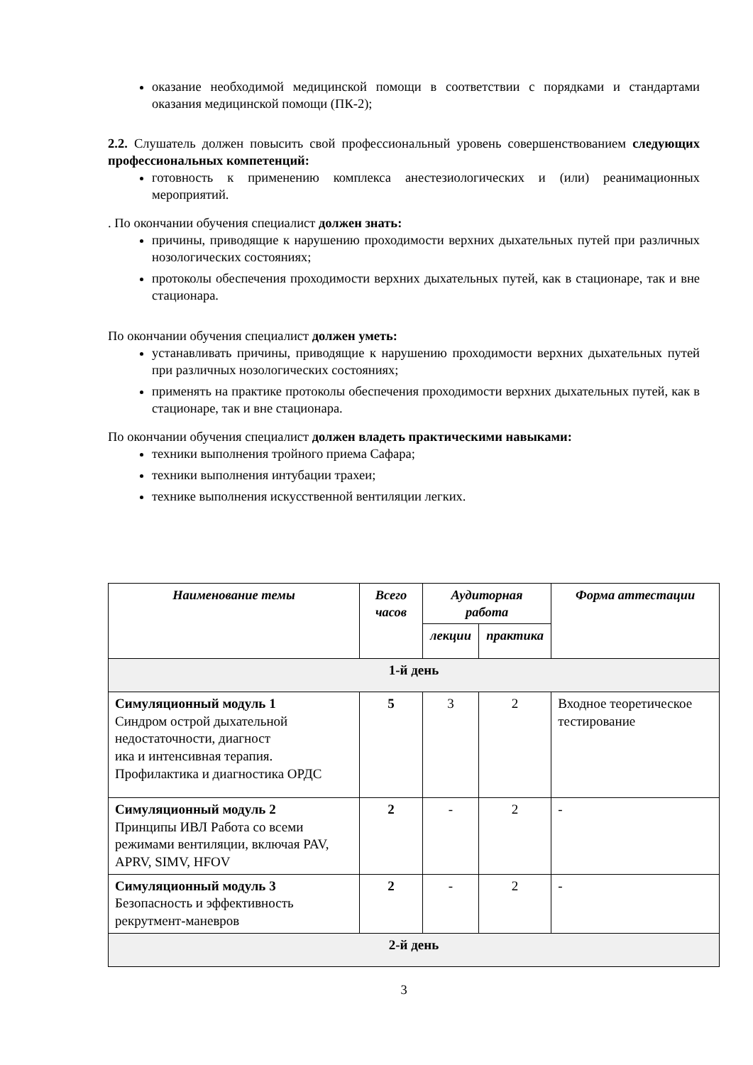оказание необходимой медицинской помощи в соответствии с порядками и стандартами оказания медицинской помощи (ПК-2);
2.2. Слушатель должен повысить свой профессиональный уровень совершенствованием следующих профессиональных компетенций:
готовность к применению комплекса анестезиологических и (или) реанимационных мероприятий.
. По окончании обучения специалист должен знать:
причины, приводящие к нарушению проходимости верхних дыхательных путей при различных нозологических состояниях;
протоколы обеспечения проходимости верхних дыхательных путей, как в стационаре, так и вне стационара.
По окончании обучения специалист должен уметь:
устанавливать причины, приводящие к нарушению проходимости верхних дыхательных путей при различных нозологических состояниях;
применять на практике протоколы обеспечения проходимости верхних дыхательных путей, как в стационаре, так и вне стационара.
По окончании обучения специалист должен владеть практическими навыками:
техники выполнения тройного приема Сафара;
техники выполнения интубации трахеи;
технике выполнения искусственной вентиляции легких.
| Наименование темы | Всего часов | Аудиторная работа | | Форма аттестации |
| --- | --- | --- | --- | --- |
| | | лекции | практика | |
| 1-й день | | | | |
| Симуляционный модуль 1 Синдром острой дыхательной недостаточности, диагност ика и интенсивная терапия. Профилактика и диагностика ОРДС | 5 | 3 | 2 | Входное теоретическое тестирование |
| Симуляционный модуль 2 Принципы ИВЛ Работа со всеми режимами вентиляции, включая PAV, APRV, SIMV, HFOV | 2 | - | 2 | - |
| Симуляционный модуль 3 Безопасность и эффективность рекрутмент-маневров | 2 | - | 2 | - |
| 2-й день | | | | |
3